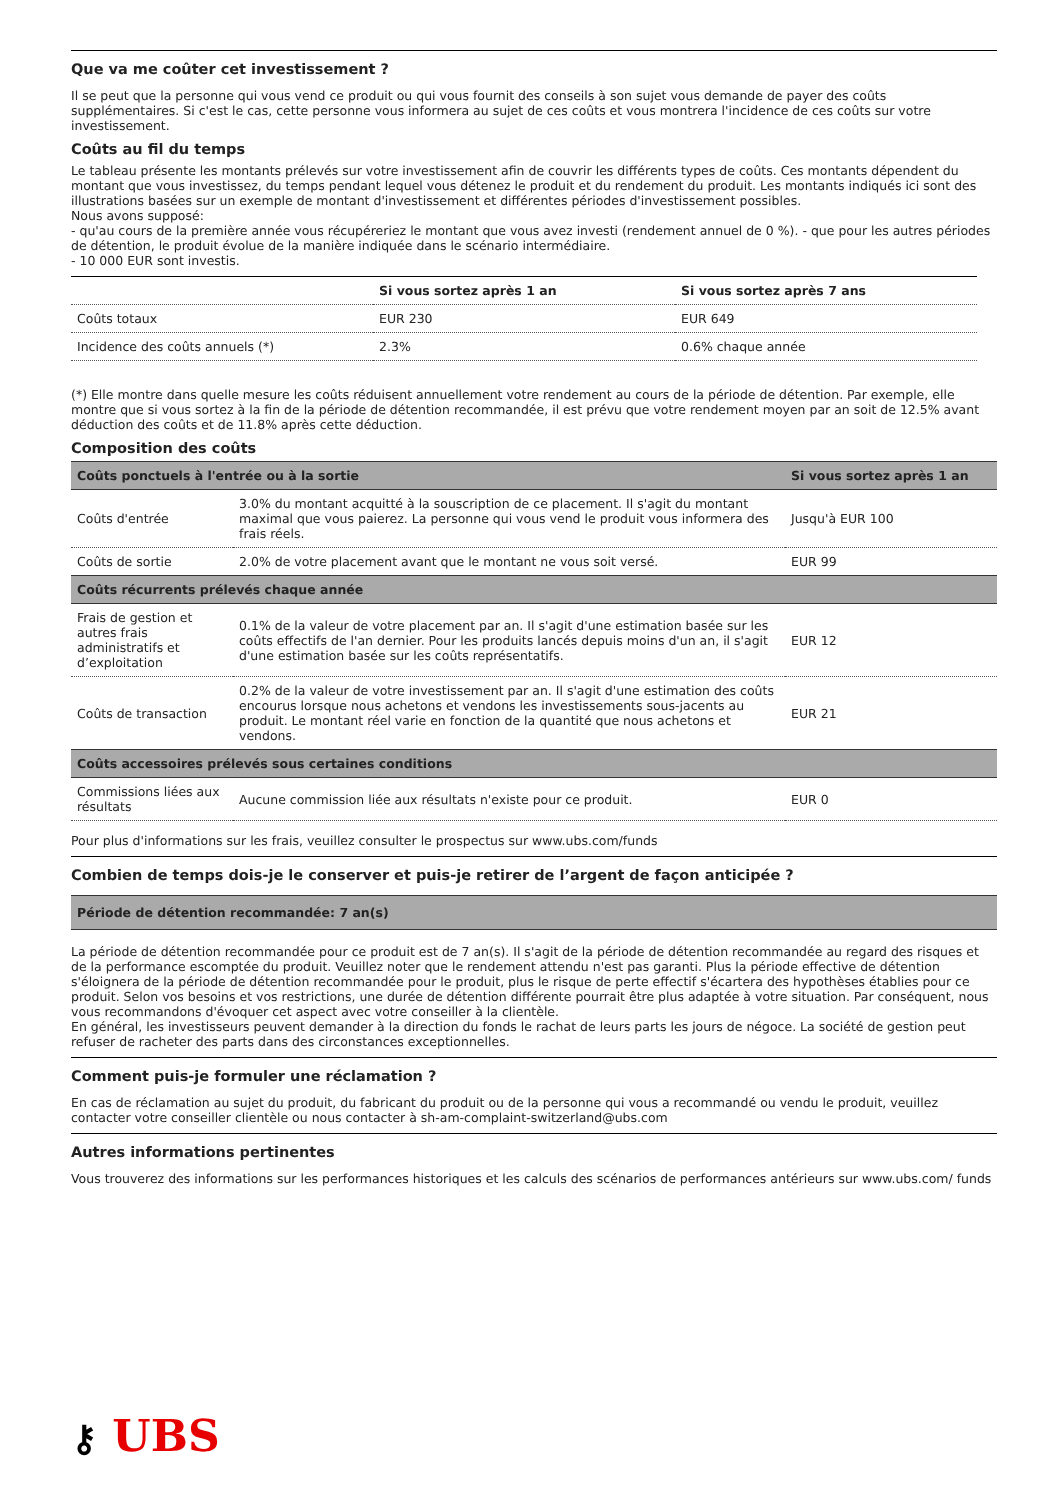Que va me coûter cet investissement ?
Il se peut que la personne qui vous vend ce produit ou qui vous fournit des conseils à son sujet vous demande de payer des coûts supplémentaires. Si c'est le cas, cette personne vous informera au sujet de ces coûts et vous montrera l'incidence de ces coûts sur votre investissement.
Coûts au fil du temps
Le tableau présente les montants prélevés sur votre investissement afin de couvrir les différents types de coûts. Ces montants dépendent du montant que vous investissez, du temps pendant lequel vous détenez le produit et du rendement du produit. Les montants indiqués ici sont des illustrations basées sur un exemple de montant d'investissement et différentes périodes d'investissement possibles.
Nous avons supposé:
- qu'au cours de la première année vous récupéreriez le montant que vous avez investi (rendement annuel de 0 %). - que pour les autres périodes de détention, le produit évolue de la manière indiquée dans le scénario intermédiaire.
- 10 000 EUR sont investis.
| | Si vous sortez après 1 an | Si vous sortez après 7 ans |
| --- | --- | --- |
| Coûts totaux | EUR 230 | EUR 649 |
| Incidence des coûts annuels (*) | 2.3% | 0.6% chaque année |
(*) Elle montre dans quelle mesure les coûts réduisent annuellement votre rendement au cours de la période de détention. Par exemple, elle montre que si vous sortez à la fin de la période de détention recommandée, il est prévu que votre rendement moyen par an soit de 12.5% avant déduction des coûts et de 11.8% après cette déduction.
Composition des coûts
| Coûts ponctuels à l'entrée ou à la sortie | | Si vous sortez après 1 an |
| --- | --- | --- |
| Coûts d'entrée | 3.0% du montant acquitté à la souscription de ce placement. Il s'agit du montant maximal que vous paierez. La personne qui vous vend le produit vous informera des frais réels. | Jusqu'à EUR 100 |
| Coûts de sortie | 2.0% de votre placement avant que le montant ne vous soit versé. | EUR 99 |
| Coûts récurrents prélevés chaque année | | |
| Frais de gestion et autres frais administratifs et d’exploitation | 0.1% de la valeur de votre placement par an. Il s'agit d'une estimation basée sur les coûts effectifs de l'an dernier. Pour les produits lancés depuis moins d'un an, il s'agit d'une estimation basée sur les coûts représentatifs. | EUR 12 |
| Coûts de transaction | 0.2% de la valeur de votre investissement par an. Il s'agit d'une estimation des coûts encourus lorsque nous achetons et vendons les investissements sous-jacents au produit. Le montant réel varie en fonction de la quantité que nous achetons et vendons. | EUR 21 |
| Coûts accessoires prélevés sous certaines conditions | | |
| Commissions liées aux résultats | Aucune commission liée aux résultats n'existe pour ce produit. | EUR 0 |
Pour plus d'informations sur les frais, veuillez consulter le prospectus sur www.ubs.com/funds
Combien de temps dois-je le conserver et puis-je retirer de l’argent de façon anticipée ?
| Période de détention recommandée: 7 an(s) |
| --- |
La période de détention recommandée pour ce produit est de 7 an(s). Il s'agit de la période de détention recommandée au regard des risques et de la performance escomptée du produit. Veuillez noter que le rendement attendu n'est pas garanti. Plus la période effective de détention s'éloignera de la période de détention recommandée pour le produit, plus le risque de perte effectif s'écartera des hypothèses établies pour ce produit. Selon vos besoins et vos restrictions, une durée de détention différente pourrait être plus adaptée à votre situation. Par conséquent, nous vous recommandons d'évoquer cet aspect avec votre conseiller à la clientèle.
En général, les investisseurs peuvent demander à la direction du fonds le rachat de leurs parts les jours de négoce. La société de gestion peut refuser de racheter des parts dans des circonstances exceptionnelles.
Comment puis-je formuler une réclamation ?
En cas de réclamation au sujet du produit, du fabricant du produit ou de la personne qui vous a recommandé ou vendu le produit, veuillez contacter votre conseiller clientèle ou nous contacter à sh-am-complaint-switzerland@ubs.com
Autres informations pertinentes
Vous trouverez des informations sur les performances historiques et les calculs des scénarios de performances antérieurs sur www.ubs.com/ funds
⚷ UBS